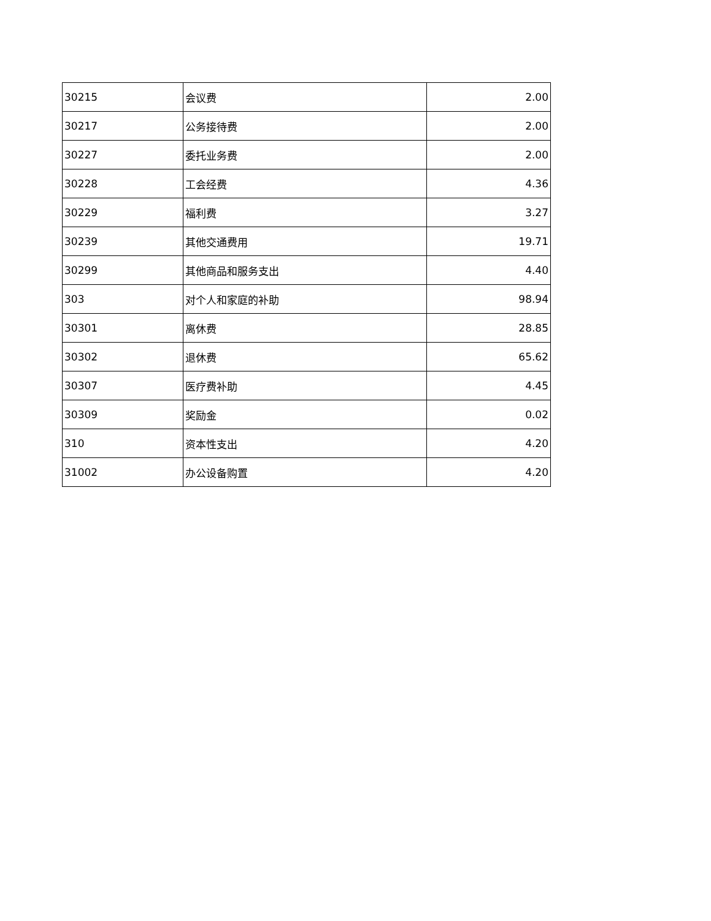| 30215 | 会议费 | 2.00 |
| 30217 | 公务接待费 | 2.00 |
| 30227 | 委托业务费 | 2.00 |
| 30228 | 工会经费 | 4.36 |
| 30229 | 福利费 | 3.27 |
| 30239 | 其他交通费用 | 19.71 |
| 30299 | 其他商品和服务支出 | 4.40 |
| 303 | 对个人和家庭的补助 | 98.94 |
| 30301 | 离休费 | 28.85 |
| 30302 | 退休费 | 65.62 |
| 30307 | 医疗费补助 | 4.45 |
| 30309 | 奖励金 | 0.02 |
| 310 | 资本性支出 | 4.20 |
| 31002 | 办公设备购置 | 4.20 |